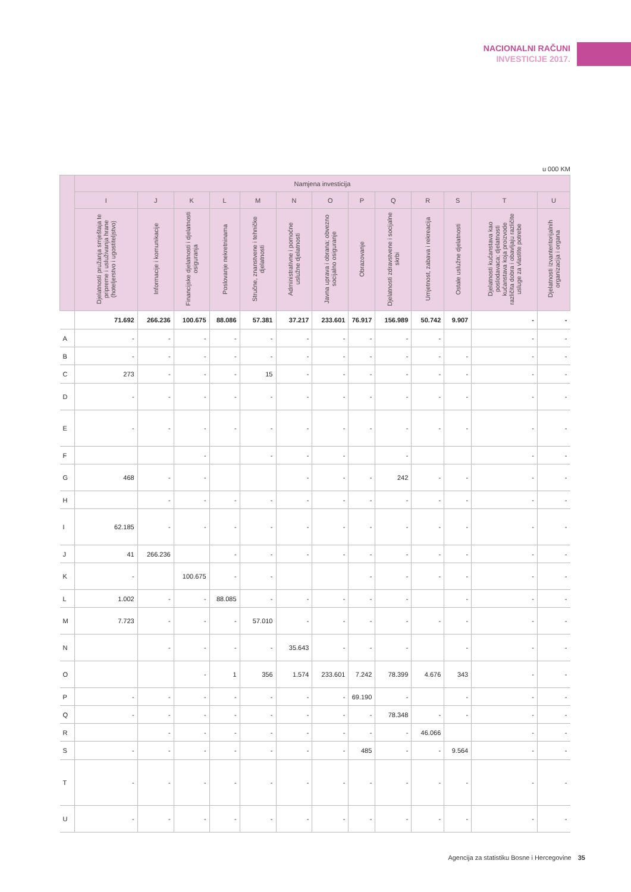NACIONALNI RAČUNI
INVESTICIJE 2017.
u 000 KM
| | Namjena investicija | | | | | | | | | | | | |
| --- | --- | --- | --- | --- | --- | --- | --- | --- | --- | --- | --- | --- | --- |
| | I | J | K | L | M | N | O | P | Q | R | S | T | U |
| | Djelatnosti pružanja smještaja te pripreme i usluživanja hrane (hoteljerstvo i ugostiteljstvo) | Informacije i komunikacije | Financijske djelatnosti i djelatnosti osiguranja | Poslovanje nekretninama | Stručne, znanstvene i tehničke djelatnosti | Administrativne i pomoćne uslužne djelatnosti | Javna uprava i obrana; obvezno socijalno osiguranje | Obrazovanje | Djelatnosti zdravstvene i socijalne skrbi | Umjetnost, zabava i rekreacija | Ostale uslužne djelatnosti | Djelatnosti kućanstava kao poslodavaca; djelatnosti kućanstava koja proizvode različita dobra i obavljaju različite usluge za vlastite potrebe | Djelatnosti izvanteritorijalnih organizacija i organa |
| | 71.692 | 266.236 | 100.675 | 88.086 | 57.381 | 37.217 | 233.601 | 76.917 | 156.989 | 50.742 | 9.907 | - | - |
| A | - | - | - | - | - | - | - | - | - | - | | - | - |
| B | - | - | - | - | - | - | - | - | - | - | - | - | - |
| C | 273 | - | - | - | 15 | - | - | - | - | - | - | - | - |
| D | - | - | - | - | - | - | - | - | - | - | - | - | - |
| E | - | - | - | - | - | - | - | - | - | - | - | - | - |
| F | | | - | | - | - | - | | - | | | - | - |
| G | 468 | - | - | | | - | - | - | 242 | - | - | - | - |
| H | | - | - | - | - | - | - | - | - | - | - | - | - |
| I | 62.185 | - | - | - | - | - | - | - | - | - | - | - | - |
| J | 41 | 266.236 | | - | - | - | - | - | - | - | - | - | - |
| K | - | | 100.675 | - | - | | | - | - | - | - | - | - |
| L | 1.002 | - | - | 88.085 | - | - | - | - | - | | - | - | - |
| M | 7.723 | - | - | - | 57.010 | - | - | - | - | - | - | - | - |
| N | | - | - | - | - | 35.643 | - | - | - | | - | - | - |
| O | | | - | 1 | 356 | 1.574 | 233.601 | 7.242 | 78.399 | 4.676 | 343 | - | - |
| P | - | - | - | - | - | - | - | 69.190 | - | | - | - | - |
| Q | - | - | - | - | - | - | - | - | 78.348 | - | - | - | - |
| R | | - | - | - | - | - | - | - | - | 46.066 | | - | - |
| S | - | - | - | - | - | - | - | 485 | - | - | 9.564 | - | - |
| T | - | - | - | - | - | - | - | - | - | - | - | - | - |
| U | - | - | - | - | - | - | - | - | - | - | - | - | - |
Agencija za statistiku Bosne i Hercegovine 35